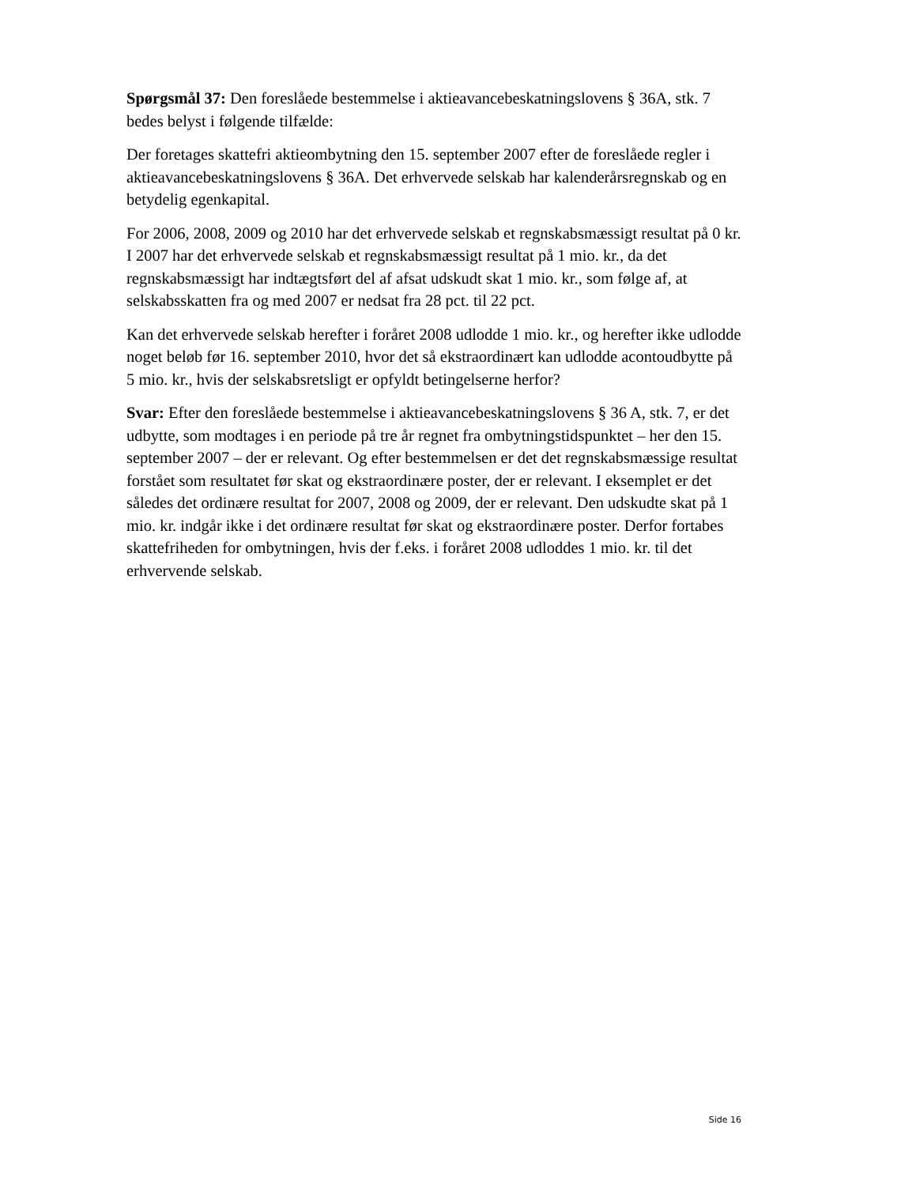Spørgsmål 37: Den foreslåede bestemmelse i aktieavancebeskatningslovens § 36A, stk. 7 bedes belyst i følgende tilfælde:
Der foretages skattefri aktieombytning den 15. september 2007 efter de foreslåede regler i aktieavancebeskatningslovens § 36A. Det erhvervede selskab har kalenderårsregnskab og en betydelig egenkapital.
For 2006, 2008, 2009 og 2010 har det erhvervede selskab et regnskabsmæssigt resultat på 0 kr. I 2007 har det erhvervede selskab et regnskabsmæssigt resultat på 1 mio. kr., da det regnskabsmæssigt har indtægtsført del af afsat udskudt skat 1 mio. kr., som følge af, at selskabsskatten fra og med 2007 er nedsat fra 28 pct. til 22 pct.
Kan det erhvervede selskab herefter i foråret 2008 udlodde 1 mio. kr., og herefter ikke udlodde noget beløb før 16. september 2010, hvor det så ekstraordinært kan udlodde acontoudbytte på 5 mio. kr., hvis der selskabsretsligt er opfyldt betingelserne herfor?
Svar: Efter den foreslåede bestemmelse i aktieavancebeskatningslovens § 36 A, stk. 7, er det udbytte, som modtages i en periode på tre år regnet fra ombytningstidspunktet – her den 15. september 2007 – der er relevant. Og efter bestemmelsen er det det regnskabsmæssige resultat forstået som resultatet før skat og ekstraordinære poster, der er relevant. I eksemplet er det således det ordinære resultat for 2007, 2008 og 2009, der er relevant. Den udskudte skat på 1 mio. kr. indgår ikke i det ordinære resultat før skat og ekstraordinære poster. Derfor fortabes skattefriheden for ombytningen, hvis der f.eks. i foråret 2008 udloddes 1 mio. kr. til det erhvervende selskab.
Side 16